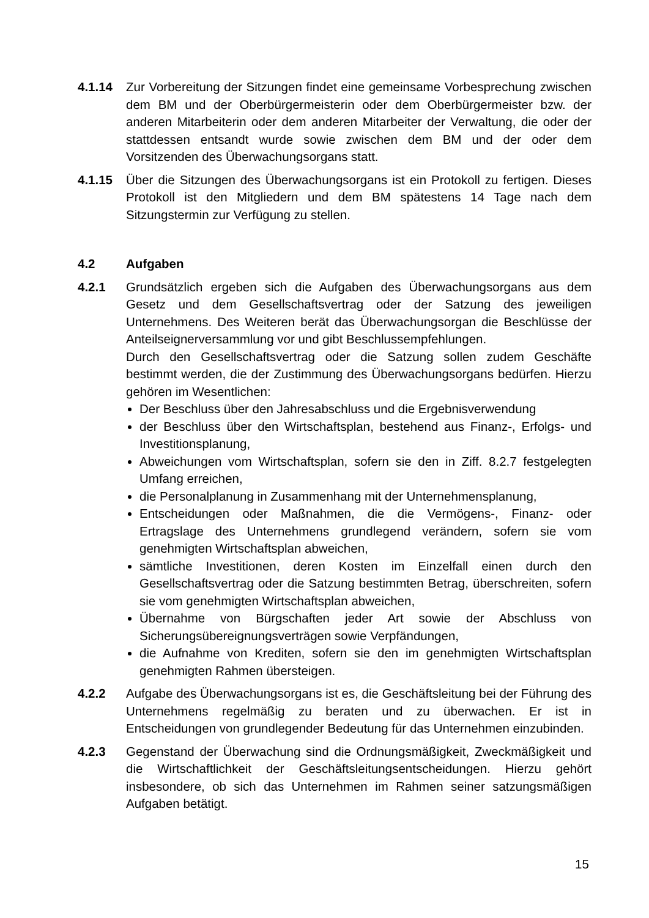4.1.14 Zur Vorbereitung der Sitzungen findet eine gemeinsame Vorbesprechung zwischen dem BM und der Oberbürgermeisterin oder dem Oberbürgermeister bzw. der anderen Mitarbeiterin oder dem anderen Mitarbeiter der Verwaltung, die oder der stattdessen entsandt wurde sowie zwischen dem BM und der oder dem Vorsitzenden des Überwachungsorgans statt.
4.1.15 Über die Sitzungen des Überwachungsorgans ist ein Protokoll zu fertigen. Dieses Protokoll ist den Mitgliedern und dem BM spätestens 14 Tage nach dem Sitzungstermin zur Verfügung zu stellen.
4.2 Aufgaben
4.2.1 Grundsätzlich ergeben sich die Aufgaben des Überwachungsorgans aus dem Gesetz und dem Gesellschaftsvertrag oder der Satzung des jeweiligen Unternehmens. Des Weiteren berät das Überwachungsorgan die Beschlüsse der Anteilseignerversammlung vor und gibt Beschlussempfehlungen.
Durch den Gesellschaftsvertrag oder die Satzung sollen zudem Geschäfte bestimmt werden, die der Zustimmung des Überwachungsorgans bedürfen. Hierzu gehören im Wesentlichen:
Der Beschluss über den Jahresabschluss und die Ergebnisverwendung
der Beschluss über den Wirtschaftsplan, bestehend aus Finanz-, Erfolgs- und Investitionsplanung,
Abweichungen vom Wirtschaftsplan, sofern sie den in Ziff. 8.2.7 festgelegten Umfang erreichen,
die Personalplanung in Zusammenhang mit der Unternehmensplanung,
Entscheidungen oder Maßnahmen, die die Vermögens-, Finanz- oder Ertragslage des Unternehmens grundlegend verändern, sofern sie vom genehmigten Wirtschaftsplan abweichen,
sämtliche Investitionen, deren Kosten im Einzelfall einen durch den Gesellschaftsvertrag oder die Satzung bestimmten Betrag, überschreiten, sofern sie vom genehmigten Wirtschaftsplan abweichen,
Übernahme von Bürgschaften jeder Art sowie der Abschluss von Sicherungsübereignungsverträgen sowie Verpfändungen,
die Aufnahme von Krediten, sofern sie den im genehmigten Wirtschaftsplan genehmigten Rahmen übersteigen.
4.2.2 Aufgabe des Überwachungsorgans ist es, die Geschäftsleitung bei der Führung des Unternehmens regelmäßig zu beraten und zu überwachen. Er ist in Entscheidungen von grundlegender Bedeutung für das Unternehmen einzubinden.
4.2.3 Gegenstand der Überwachung sind die Ordnungsmäßigkeit, Zweckmäßigkeit und die Wirtschaftlichkeit der Geschäftsleitungsentscheidungen. Hierzu gehört insbesondere, ob sich das Unternehmen im Rahmen seiner satzungsmäßigen Aufgaben betätigt.
15